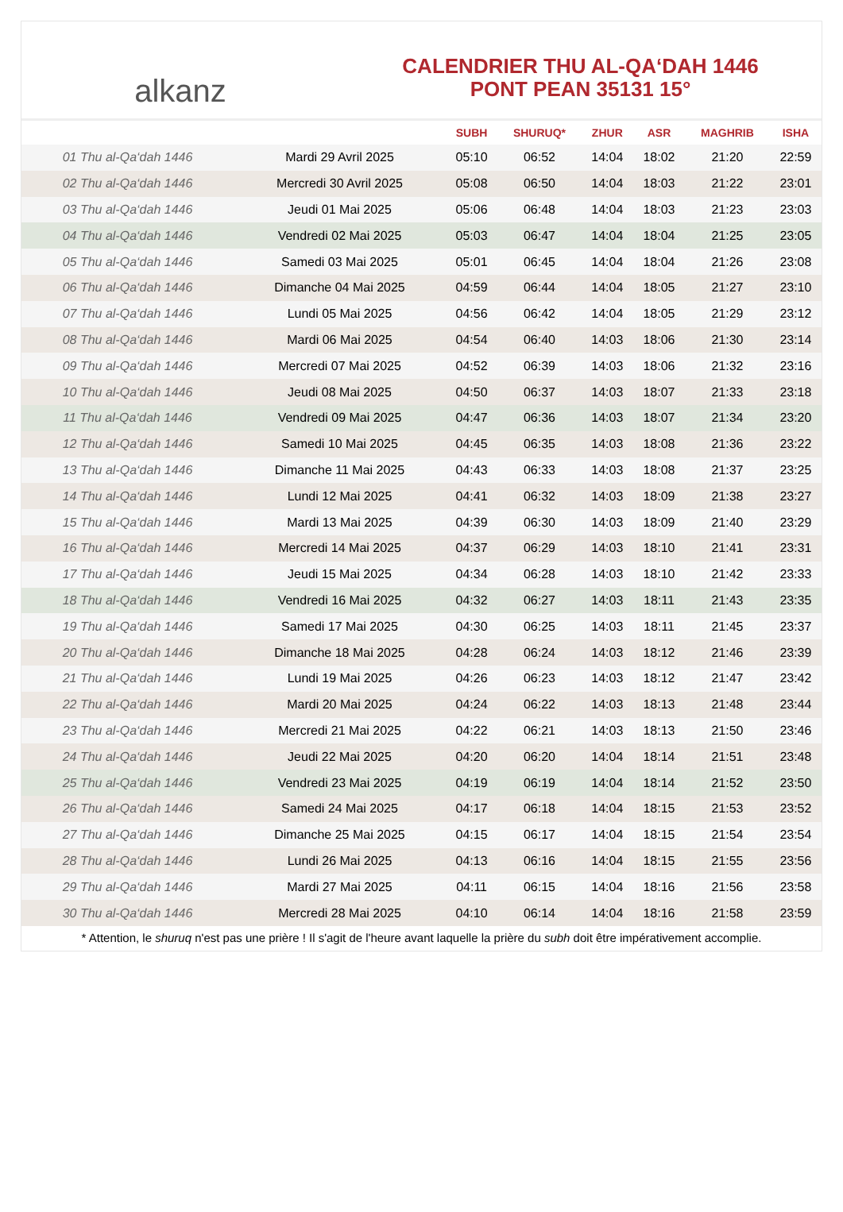alkanz
CALENDRIER THU AL-QA‘DAH 1446
PONT PEAN 35131 15°
| | | SUBH | SHURUQ* | ZHUR | ASR | MAGHRIB | ISHA |
| --- | --- | --- | --- | --- | --- | --- | --- |
| 01 Thu al-Qa‘dah 1446 | Mardi 29 Avril 2025 | 05:10 | 06:52 | 14:04 | 18:02 | 21:20 | 22:59 |
| 02 Thu al-Qa‘dah 1446 | Mercredi 30 Avril 2025 | 05:08 | 06:50 | 14:04 | 18:03 | 21:22 | 23:01 |
| 03 Thu al-Qa‘dah 1446 | Jeudi 01 Mai 2025 | 05:06 | 06:48 | 14:04 | 18:03 | 21:23 | 23:03 |
| 04 Thu al-Qa‘dah 1446 | Vendredi 02 Mai 2025 | 05:03 | 06:47 | 14:04 | 18:04 | 21:25 | 23:05 |
| 05 Thu al-Qa‘dah 1446 | Samedi 03 Mai 2025 | 05:01 | 06:45 | 14:04 | 18:04 | 21:26 | 23:08 |
| 06 Thu al-Qa‘dah 1446 | Dimanche 04 Mai 2025 | 04:59 | 06:44 | 14:04 | 18:05 | 21:27 | 23:10 |
| 07 Thu al-Qa‘dah 1446 | Lundi 05 Mai 2025 | 04:56 | 06:42 | 14:04 | 18:05 | 21:29 | 23:12 |
| 08 Thu al-Qa‘dah 1446 | Mardi 06 Mai 2025 | 04:54 | 06:40 | 14:03 | 18:06 | 21:30 | 23:14 |
| 09 Thu al-Qa‘dah 1446 | Mercredi 07 Mai 2025 | 04:52 | 06:39 | 14:03 | 18:06 | 21:32 | 23:16 |
| 10 Thu al-Qa‘dah 1446 | Jeudi 08 Mai 2025 | 04:50 | 06:37 | 14:03 | 18:07 | 21:33 | 23:18 |
| 11 Thu al-Qa‘dah 1446 | Vendredi 09 Mai 2025 | 04:47 | 06:36 | 14:03 | 18:07 | 21:34 | 23:20 |
| 12 Thu al-Qa‘dah 1446 | Samedi 10 Mai 2025 | 04:45 | 06:35 | 14:03 | 18:08 | 21:36 | 23:22 |
| 13 Thu al-Qa‘dah 1446 | Dimanche 11 Mai 2025 | 04:43 | 06:33 | 14:03 | 18:08 | 21:37 | 23:25 |
| 14 Thu al-Qa‘dah 1446 | Lundi 12 Mai 2025 | 04:41 | 06:32 | 14:03 | 18:09 | 21:38 | 23:27 |
| 15 Thu al-Qa‘dah 1446 | Mardi 13 Mai 2025 | 04:39 | 06:30 | 14:03 | 18:09 | 21:40 | 23:29 |
| 16 Thu al-Qa‘dah 1446 | Mercredi 14 Mai 2025 | 04:37 | 06:29 | 14:03 | 18:10 | 21:41 | 23:31 |
| 17 Thu al-Qa‘dah 1446 | Jeudi 15 Mai 2025 | 04:34 | 06:28 | 14:03 | 18:10 | 21:42 | 23:33 |
| 18 Thu al-Qa‘dah 1446 | Vendredi 16 Mai 2025 | 04:32 | 06:27 | 14:03 | 18:11 | 21:43 | 23:35 |
| 19 Thu al-Qa‘dah 1446 | Samedi 17 Mai 2025 | 04:30 | 06:25 | 14:03 | 18:11 | 21:45 | 23:37 |
| 20 Thu al-Qa‘dah 1446 | Dimanche 18 Mai 2025 | 04:28 | 06:24 | 14:03 | 18:12 | 21:46 | 23:39 |
| 21 Thu al-Qa‘dah 1446 | Lundi 19 Mai 2025 | 04:26 | 06:23 | 14:03 | 18:12 | 21:47 | 23:42 |
| 22 Thu al-Qa‘dah 1446 | Mardi 20 Mai 2025 | 04:24 | 06:22 | 14:03 | 18:13 | 21:48 | 23:44 |
| 23 Thu al-Qa‘dah 1446 | Mercredi 21 Mai 2025 | 04:22 | 06:21 | 14:03 | 18:13 | 21:50 | 23:46 |
| 24 Thu al-Qa‘dah 1446 | Jeudi 22 Mai 2025 | 04:20 | 06:20 | 14:04 | 18:14 | 21:51 | 23:48 |
| 25 Thu al-Qa‘dah 1446 | Vendredi 23 Mai 2025 | 04:19 | 06:19 | 14:04 | 18:14 | 21:52 | 23:50 |
| 26 Thu al-Qa‘dah 1446 | Samedi 24 Mai 2025 | 04:17 | 06:18 | 14:04 | 18:15 | 21:53 | 23:52 |
| 27 Thu al-Qa‘dah 1446 | Dimanche 25 Mai 2025 | 04:15 | 06:17 | 14:04 | 18:15 | 21:54 | 23:54 |
| 28 Thu al-Qa‘dah 1446 | Lundi 26 Mai 2025 | 04:13 | 06:16 | 14:04 | 18:15 | 21:55 | 23:56 |
| 29 Thu al-Qa‘dah 1446 | Mardi 27 Mai 2025 | 04:11 | 06:15 | 14:04 | 18:16 | 21:56 | 23:58 |
| 30 Thu al-Qa‘dah 1446 | Mercredi 28 Mai 2025 | 04:10 | 06:14 | 14:04 | 18:16 | 21:58 | 23:59 |
* Attention, le shuruq n'est pas une prière ! Il s'agit de l'heure avant laquelle la prière du subh doit être impérativement accomplie.